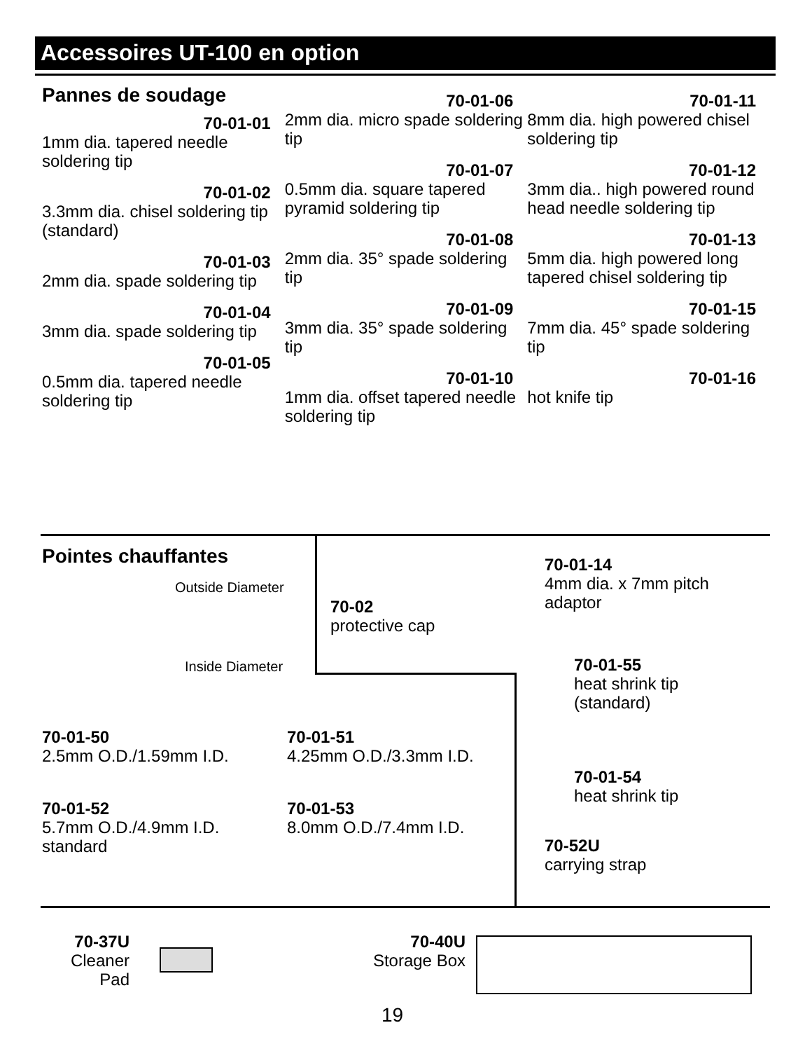Accessoires UT-100 en option
Pannes de soudage
70-01-01
1mm dia. tapered needle soldering tip
70-01-02
3.3mm dia. chisel soldering tip (standard)
70-01-03
2mm dia. spade soldering tip
70-01-04
3mm dia. spade soldering tip
70-01-05
0.5mm dia. tapered needle soldering tip
70-01-06
2mm dia. micro spade soldering tip
70-01-07
0.5mm dia. square tapered pyramid soldering tip
70-01-08
2mm dia. 35° spade soldering tip
70-01-09
3mm dia. 35° spade soldering tip
70-01-10
1mm dia. offset tapered needle soldering tip
70-01-11
8mm dia. high powered chisel soldering tip
70-01-12
3mm dia.. high powered round head needle soldering tip
70-01-13
5mm dia. high powered long tapered chisel soldering tip
70-01-15
7mm dia. 45° spade soldering tip
70-01-16
hot knife tip
Pointes chauffantes
Outside Diameter
Inside Diameter
70-02
protective cap
70-01-14
4mm dia. x 7mm pitch
adaptor
70-01-55
heat shrink tip
(standard)
70-01-54
heat shrink tip
70-52U
carrying strap
70-01-50
2.5mm O.D./1.59mm I.D.
70-01-51
4.25mm O.D./3.3mm I.D.
70-01-52
5.7mm O.D./4.9mm I.D.
standard
70-01-53
8.0mm O.D./7.4mm I.D.
70-37U
Cleaner Pad
70-40U
Storage Box
19